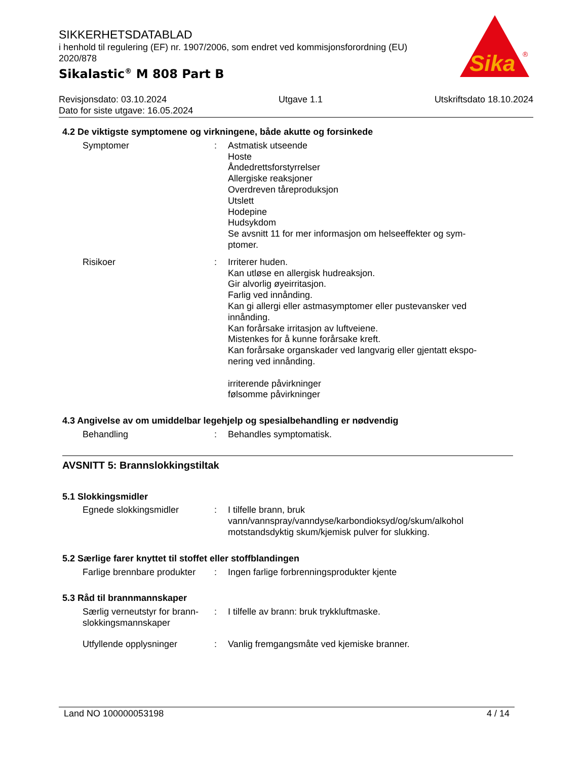SIKKERHETSDATABLAD
i henhold til regulering (EF) nr. 1907/2006, som endret ved kommisjonsforordning (EU) 2020/878
Sikalastic<sup>®</sup> M 808 Part B
Sika
®
Revisjonsdato: 03.10.2024 Utgave 1.1 Utskriftsdato 18.10.2024
Dato for siste utgave: 16.05.2024
4.2 De viktigste symptomene og virkningene, både akutte og forsinkede
Symptomer : Astmatisk utseende
Hoste
Åndedrettsforstyrrelser
Allergiske reaksjoner
Overdreven tåreproduksjon
Utslett
Hodepine
Hudsykdom
Se avsnitt 11 for mer informasjon om helseeffekter og sym-ptomer.
Risikoer : Irriterer huden.
Kan utløse en allergisk hudreaksjon.
Gir alvorlig øyeirritasjon.
Farlig ved innånding.
Kan gi allergi eller astmasymptomer eller pustevansker ved innånding.
Kan forårsake irritasjon av luftveiene.
Mistenkes for å kunne forårsake kreft.
Kan forårsake organskader ved langvarig eller gjentatt ekspo-nering ved innånding.
irriterende påvirkninger
følsomme påvirkninger
4.3 Angivelse av om umiddelbar legehjelp og spesialbehandling er nødvendig
Behandling : Behandles symptomatisk.
AVSNITT 5: Brannslokkingstiltak
5.1 Slokkingsmidler
Egnede slokkingsmidler : I tilfelle brann, bruk vann/vannspray/vanndyse/karbondioksyd/og/skum/alkohol motstandsdyktig skum/kjemisk pulver for slukking.
5.2 Særlige farer knyttet til stoffet eller stoffblandingen
Farlige brennbare produkter
: Ingen farlige forbrenningsprodukter kjente
5.3 Råd til brannmannskaper
Særlig verneutstyr for brann-slokkingsmannskaper
: I tilfelle av brann: bruk trykkluftmaske.
Utfyllende opplysninger : Vanlig fremgangsmåte ved kjemiske branner.
Land NO 100000053198 4 / 14